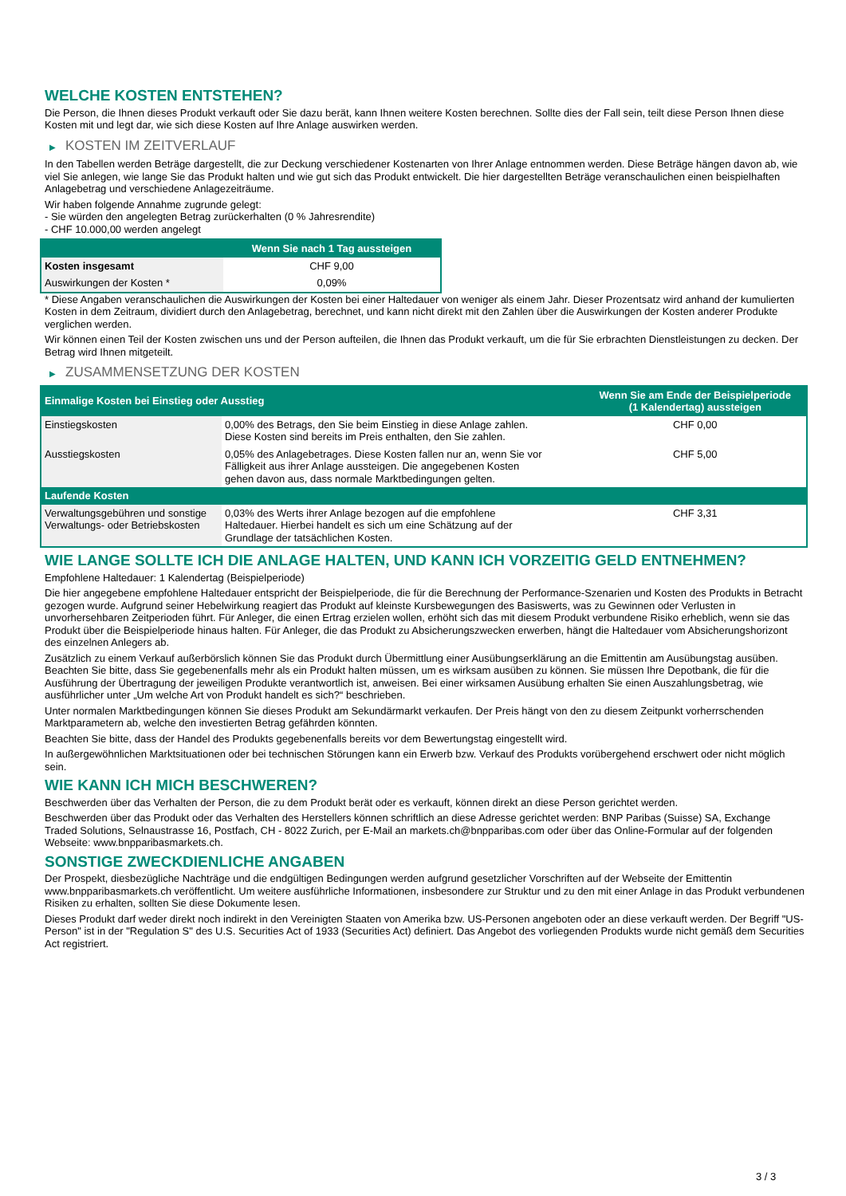WELCHE KOSTEN ENTSTEHEN?
Die Person, die Ihnen dieses Produkt verkauft oder Sie dazu berät, kann Ihnen weitere Kosten berechnen. Sollte dies der Fall sein, teilt diese Person Ihnen diese Kosten mit und legt dar, wie sich diese Kosten auf Ihre Anlage auswirken werden.
▶ KOSTEN IM ZEITVERLAUF
In den Tabellen werden Beträge dargestellt, die zur Deckung verschiedener Kostenarten von Ihrer Anlage entnommen werden. Diese Beträge hängen davon ab, wie viel Sie anlegen, wie lange Sie das Produkt halten und wie gut sich das Produkt entwickelt. Die hier dargestellten Beträge veranschaulichen einen beispielhaften Anlagebetrag und verschiedene Anlagezeiträume.
Wir haben folgende Annahme zugrunde gelegt:
- Sie würden den angelegten Betrag zurückerhalten (0 % Jahresrendite)
- CHF 10.000,00 werden angelegt
| | Wenn Sie nach 1 Tag aussteigen |
| --- | --- |
| Kosten insgesamt | CHF 9,00 |
| Auswirkungen der Kosten * | 0,09% |
* Diese Angaben veranschaulichen die Auswirkungen der Kosten bei einer Haltedauer von weniger als einem Jahr. Dieser Prozentsatz wird anhand der kumulierten Kosten in dem Zeitraum, dividiert durch den Anlagebetrag, berechnet, und kann nicht direkt mit den Zahlen über die Auswirkungen der Kosten anderer Produkte verglichen werden.
Wir können einen Teil der Kosten zwischen uns und der Person aufteilen, die Ihnen das Produkt verkauft, um die für Sie erbrachten Dienstleistungen zu decken. Der Betrag wird Ihnen mitgeteilt.
▶ ZUSAMMENSETZUNG DER KOSTEN
| Einmalige Kosten bei Einstieg oder Ausstieg | | Wenn Sie am Ende der Beispielperiode (1 Kalendertag) aussteigen |
| --- | --- | --- |
| Einstiegskosten | 0,00% des Betrags, den Sie beim Einstieg in diese Anlage zahlen. Diese Kosten sind bereits im Preis enthalten, den Sie zahlen. | CHF 0,00 |
| Ausstiegskosten | 0,05% des Anlagebetrages. Diese Kosten fallen nur an, wenn Sie vor Fälligkeit aus ihrer Anlage aussteigen. Die angegebenen Kosten gehen davon aus, dass normale Marktbedingungen gelten. | CHF 5,00 |
| Laufende Kosten | | |
| Verwaltungsgebühren und sonstige Verwaltungs- oder Betriebskosten | 0,03% des Werts ihrer Anlage bezogen auf die empfohlene Haltedauer. Hierbei handelt es sich um eine Schätzung auf der Grundlage der tatsächlichen Kosten. | CHF 3,31 |
WIE LANGE SOLLTE ICH DIE ANLAGE HALTEN, UND KANN ICH VORZEITIG GELD ENTNEHMEN?
Empfohlene Haltedauer: 1 Kalendertag (Beispielperiode)
Die hier angegebene empfohlene Haltedauer entspricht der Beispielperiode, die für die Berechnung der Performance-Szenarien und Kosten des Produkts in Betracht gezogen wurde. Aufgrund seiner Hebelwirkung reagiert das Produkt auf kleinste Kursbewegungen des Basiswerts, was zu Gewinnen oder Verlusten in unvorhersehbaren Zeitperioden führt. Für Anleger, die einen Ertrag erzielen wollen, erhöht sich das mit diesem Produkt verbundene Risiko erheblich, wenn sie das Produkt über die Beispielperiode hinaus halten. Für Anleger, die das Produkt zu Absicherungszwecken erwerben, hängt die Haltedauer vom Absicherungshorizont des einzelnen Anlegers ab.
Zusätzlich zu einem Verkauf außerbörslich können Sie das Produkt durch Übermittlung einer Ausübungserklärung an die Emittentin am Ausübungstag ausüben. Beachten Sie bitte, dass Sie gegebenenfalls mehr als ein Produkt halten müssen, um es wirksam ausüben zu können. Sie müssen Ihre Depotbank, die für die Ausführung der Übertragung der jeweiligen Produkte verantwortlich ist, anweisen. Bei einer wirksamen Ausübung erhalten Sie einen Auszahlungsbetrag, wie ausführlicher unter „Um welche Art von Produkt handelt es sich?“ beschrieben.
Unter normalen Marktbedingungen können Sie dieses Produkt am Sekundärmarkt verkaufen. Der Preis hängt von den zu diesem Zeitpunkt vorherrschenden Marktparametern ab, welche den investierten Betrag gefährden könnten.
Beachten Sie bitte, dass der Handel des Produkts gegebenenfalls bereits vor dem Bewertungstag eingestellt wird.
In außergewöhnlichen Marktsituationen oder bei technischen Störungen kann ein Erwerb bzw. Verkauf des Produkts vorübergehend erschwert oder nicht möglich sein.
WIE KANN ICH MICH BESCHWEREN?
Beschwerden über das Verhalten der Person, die zu dem Produkt berät oder es verkauft, können direkt an diese Person gerichtet werden.
Beschwerden über das Produkt oder das Verhalten des Herstellers können schriftlich an diese Adresse gerichtet werden: BNP Paribas (Suisse) SA, Exchange Traded Solutions, Selnaustrasse 16, Postfach, CH - 8022 Zurich, per E-Mail an markets.ch@bnpparibas.com oder über das Online-Formular auf der folgenden Webseite: www.bnpparibasmarkets.ch.
SONSTIGE ZWECKDIENLICHE ANGABEN
Der Prospekt, diesbezügliche Nachträge und die endgültigen Bedingungen werden aufgrund gesetzlicher Vorschriften auf der Webseite der Emittentin www.bnpparibasmarkets.ch veröffentlicht. Um weitere ausführliche Informationen, insbesondere zur Struktur und zu den mit einer Anlage in das Produkt verbundenen Risiken zu erhalten, sollten Sie diese Dokumente lesen.
Dieses Produkt darf weder direkt noch indirekt in den Vereinigten Staaten von Amerika bzw. US-Personen angeboten oder an diese verkauft werden. Der Begriff "US-Person" ist in der "Regulation S" des U.S. Securities Act of 1933 (Securities Act) definiert. Das Angebot des vorliegenden Produkts wurde nicht gemäß dem Securities Act registriert.
3 / 3